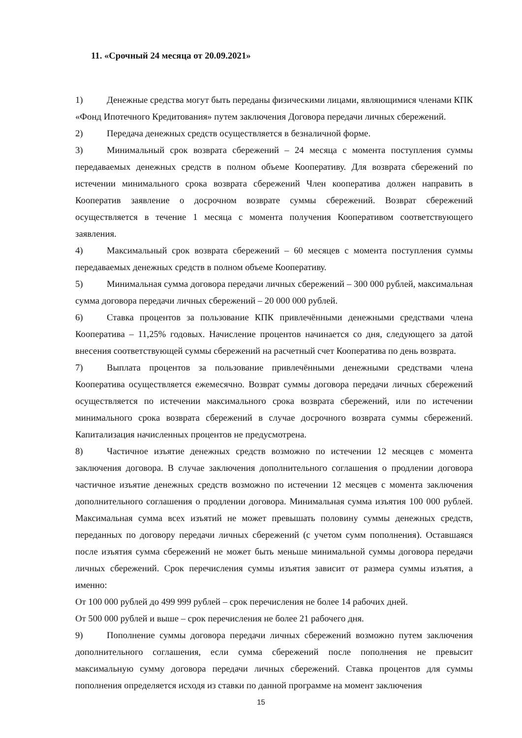11. «Срочный 24 месяца от 20.09.2021»
1) Денежные средства могут быть переданы физическими лицами, являющимися членами КПК «Фонд Ипотечного Кредитования» путем заключения Договора передачи личных сбережений.
2) Передача денежных средств осуществляется в безналичной форме.
3) Минимальный срок возврата сбережений – 24 месяца с момента поступления суммы передаваемых денежных средств в полном объеме Кооперативу. Для возврата сбережений по истечении минимального срока возврата сбережений Член кооператива должен направить в Кооператив заявление о досрочном возврате суммы сбережений. Возврат сбережений осуществляется в течение 1 месяца с момента получения Кооперативом соответствующего заявления.
4) Максимальный срок возврата сбережений – 60 месяцев с момента поступления суммы передаваемых денежных средств в полном объеме Кооперативу.
5) Минимальная сумма договора передачи личных сбережений – 300 000 рублей, максимальная сумма договора передачи личных сбережений – 20 000 000 рублей.
6) Ставка процентов за пользование КПК привлечёнными денежными средствами члена Кооператива – 11,25% годовых. Начисление процентов начинается со дня, следующего за датой внесения соответствующей суммы сбережений на расчетный счет Кооператива по день возврата.
7) Выплата процентов за пользование привлечёнными денежными средствами члена Кооператива осуществляется ежемесячно. Возврат суммы договора передачи личных сбережений осуществляется по истечении максимального срока возврата сбережений, или по истечении минимального срока возврата сбережений в случае досрочного возврата суммы сбережений. Капитализация начисленных процентов не предусмотрена.
8) Частичное изъятие денежных средств возможно по истечении 12 месяцев с момента заключения договора. В случае заключения дополнительного соглашения о продлении договора частичное изъятие денежных средств возможно по истечении 12 месяцев с момента заключения дополнительного соглашения о продлении договора. Минимальная сумма изъятия 100 000 рублей. Максимальная сумма всех изъятий не может превышать половину суммы денежных средств, переданных по договору передачи личных сбережений (с учетом сумм пополнения). Оставшаяся после изъятия сумма сбережений не может быть меньше минимальной суммы договора передачи личных сбережений. Срок перечисления суммы изъятия зависит от размера суммы изъятия, а именно:
От 100 000 рублей до 499 999 рублей – срок перечисления не более 14 рабочих дней.
От 500 000 рублей и выше – срок перечисления не более 21 рабочего дня.
9) Пополнение суммы договора передачи личных сбережений возможно путем заключения дополнительного соглашения, если сумма сбережений после пополнения не превысит максимальную сумму договора передачи личных сбережений. Ставка процентов для суммы пополнения определяется исходя из ставки по данной программе на момент заключения
15